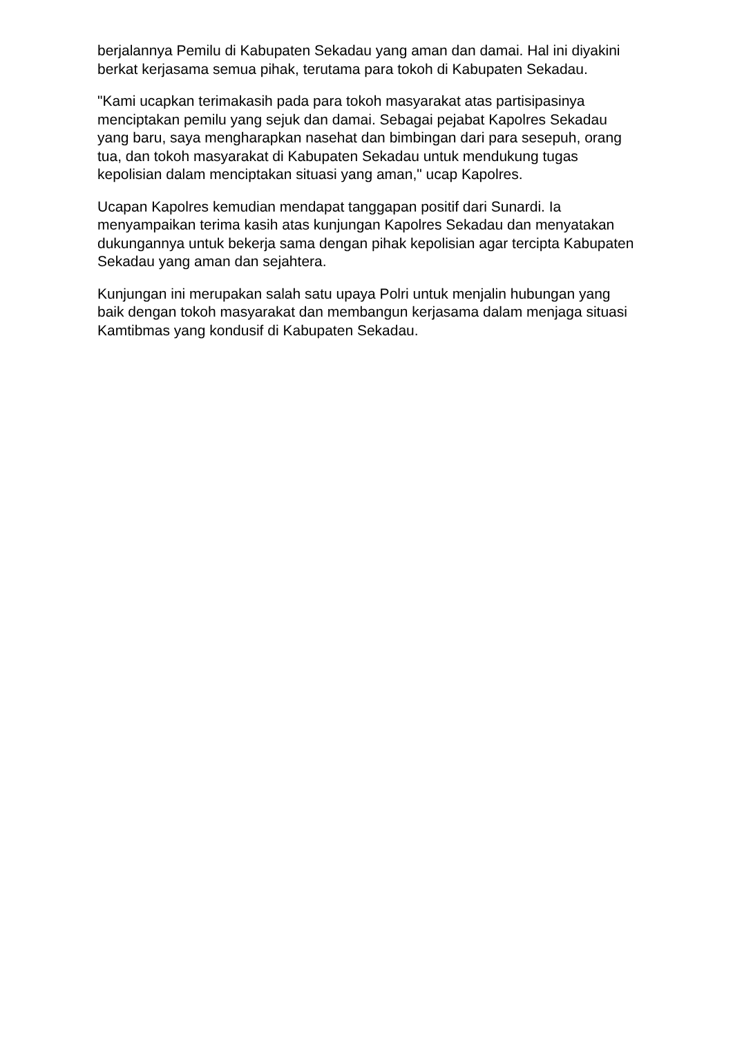berjalannya Pemilu di Kabupaten Sekadau yang aman dan damai. Hal ini diyakini berkat kerjasama semua pihak, terutama para tokoh di Kabupaten Sekadau.
"Kami ucapkan terimakasih pada para tokoh masyarakat atas partisipasinya menciptakan pemilu yang sejuk dan damai. Sebagai pejabat Kapolres Sekadau yang baru, saya mengharapkan nasehat dan bimbingan dari para sesepuh, orang tua, dan tokoh masyarakat di Kabupaten Sekadau untuk mendukung tugas kepolisian dalam menciptakan situasi yang aman," ucap Kapolres.
Ucapan Kapolres kemudian mendapat tanggapan positif dari Sunardi. Ia menyampaikan terima kasih atas kunjungan Kapolres Sekadau dan menyatakan dukungannya untuk bekerja sama dengan pihak kepolisian agar tercipta Kabupaten Sekadau yang aman dan sejahtera.
Kunjungan ini merupakan salah satu upaya Polri untuk menjalin hubungan yang baik dengan tokoh masyarakat dan membangun kerjasama dalam menjaga situasi Kamtibmas yang kondusif di Kabupaten Sekadau.